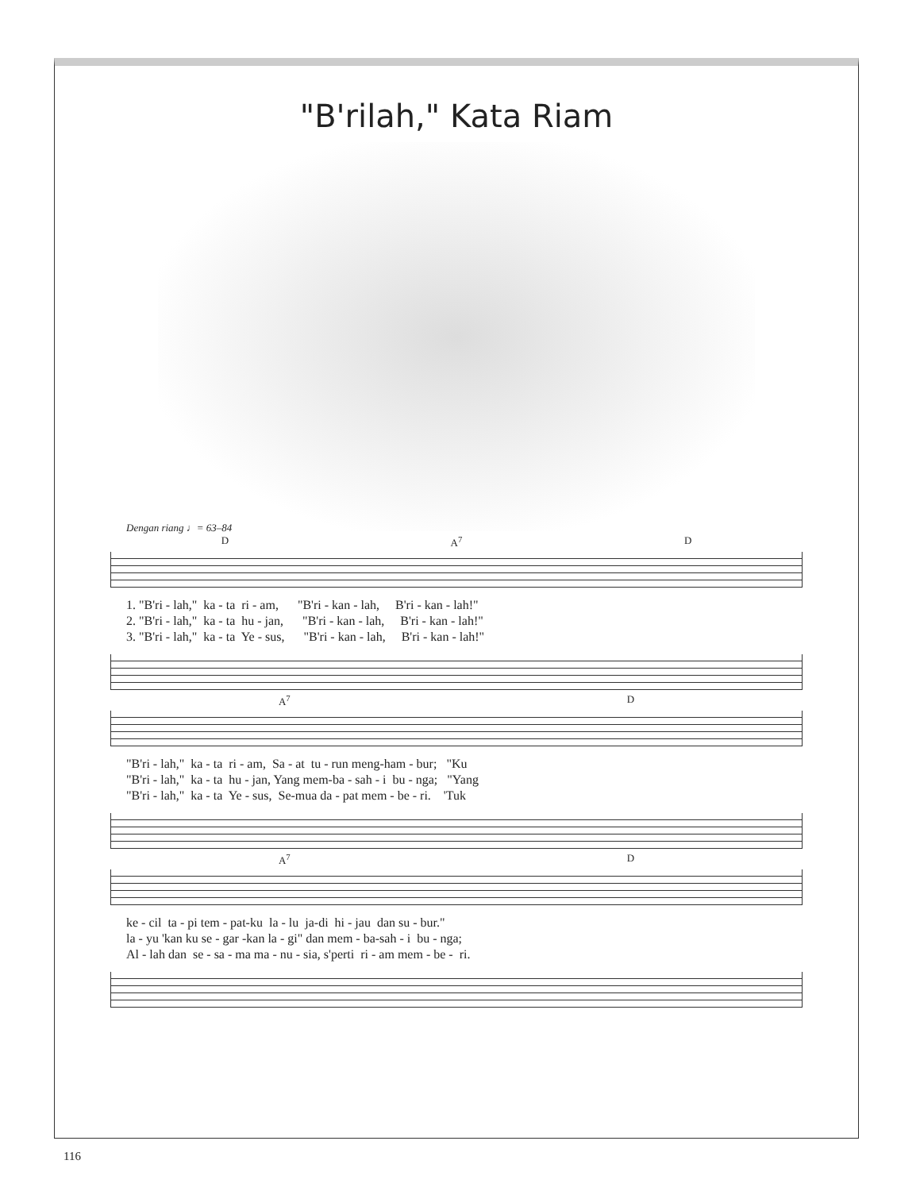"B'rilah," Kata Riam
Dengan riang ♩= 63–84
D A<sup>7</sup> D
1. "B'ri - lah," ka - ta ri - am, "B'ri - kan - lah, B'ri - kan - lah!" 2. "B'ri - lah," ka - ta hu - jan, "B'ri - kan - lah, B'ri - kan - lah!" 3. "B'ri - lah," ka - ta Ye - sus, "B'ri - kan - lah, B'ri - kan - lah!"
A<sup>7</sup> D
"B'ri - lah," ka - ta ri - am, Sa - at tu - run meng-ham - bur; "Ku "B'ri - lah," ka - ta hu - jan, Yang mem-ba - sah - i bu - nga; "Yang "B'ri - lah," ka - ta Ye - sus, Se-mua da - pat mem - be - ri. 'Tuk
A<sup>7</sup> D
ke - cil ta - pi tem - pat-ku la - lu ja-di hi - jau dan su - bur." la - yu 'kan ku se - gar -kan la - gi" dan mem - ba-sah - i bu - nga; Al - lah dan se - sa - ma ma - nu - sia, s'perti ri - am mem - be - ri.
116